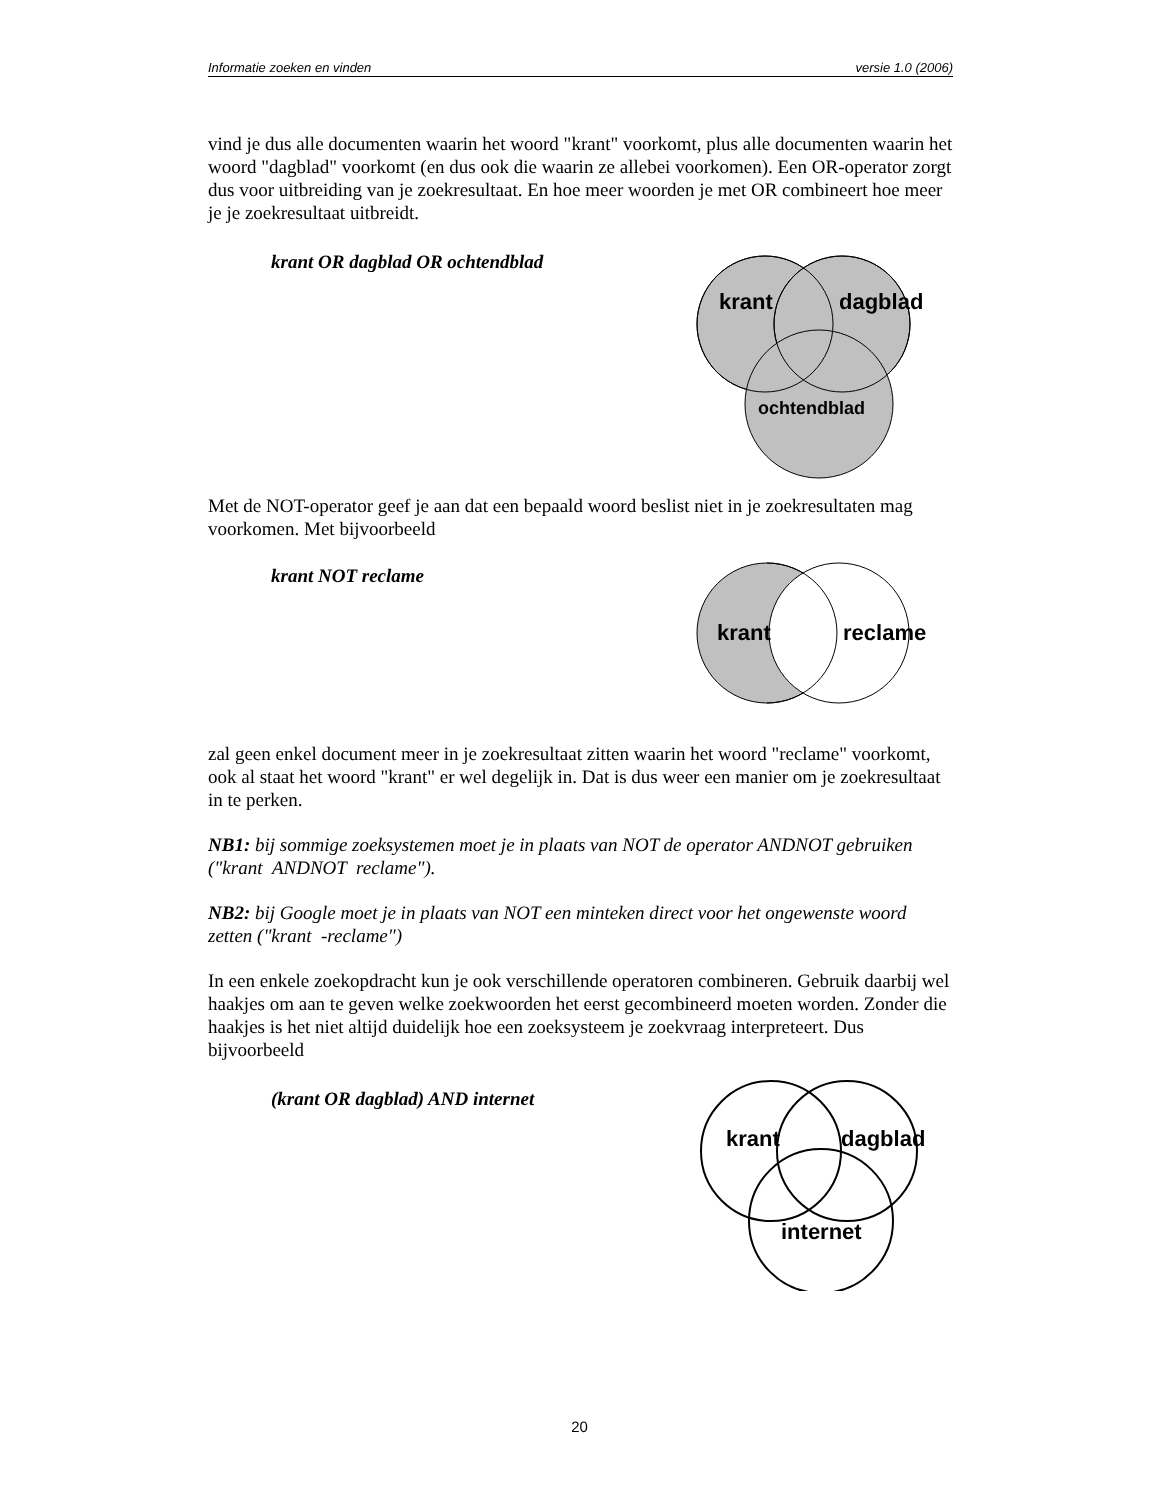Informatie zoeken en vinden versie 1.0 (2006)
vind je dus alle documenten waarin het woord "krant" voorkomt, plus alle documenten waarin het woord "dagblad" voorkomt (en dus ook die waarin ze allebei voorkomen). Een OR-operator zorgt dus voor uitbreiding van je zoekresultaat. En hoe meer woorden je met OR combineert hoe meer je je zoekresultaat uitbreidt.
krant OR dagblad OR ochtendblad
krant
dagblad
ochtendblad
Met de NOT-operator geef je aan dat een bepaald woord beslist niet in je zoekresultaten mag voorkomen. Met bijvoorbeeld
krant NOT reclame
krant
reclame
zal geen enkel document meer in je zoekresultaat zitten waarin het woord "reclame" voorkomt, ook al staat het woord "krant" er wel degelijk in. Dat is dus weer een manier om je zoekresultaat in te perken.
NB1: bij sommige zoeksystemen moet je in plaats van NOT de operator ANDNOT gebruiken ("krant ANDNOT reclame").
NB2: bij Google moet je in plaats van NOT een minteken direct voor het ongewenste woord zetten ("krant -reclame")
In een enkele zoekopdracht kun je ook verschillende operatoren combineren. Gebruik daarbij wel haakjes om aan te geven welke zoekwoorden het eerst gecombineerd moeten worden. Zonder die haakjes is het niet altijd duidelijk hoe een zoeksysteem je zoekvraag interpreteert. Dus bijvoorbeeld
(krant OR dagblad) AND internet
krant
dagblad
internet
20